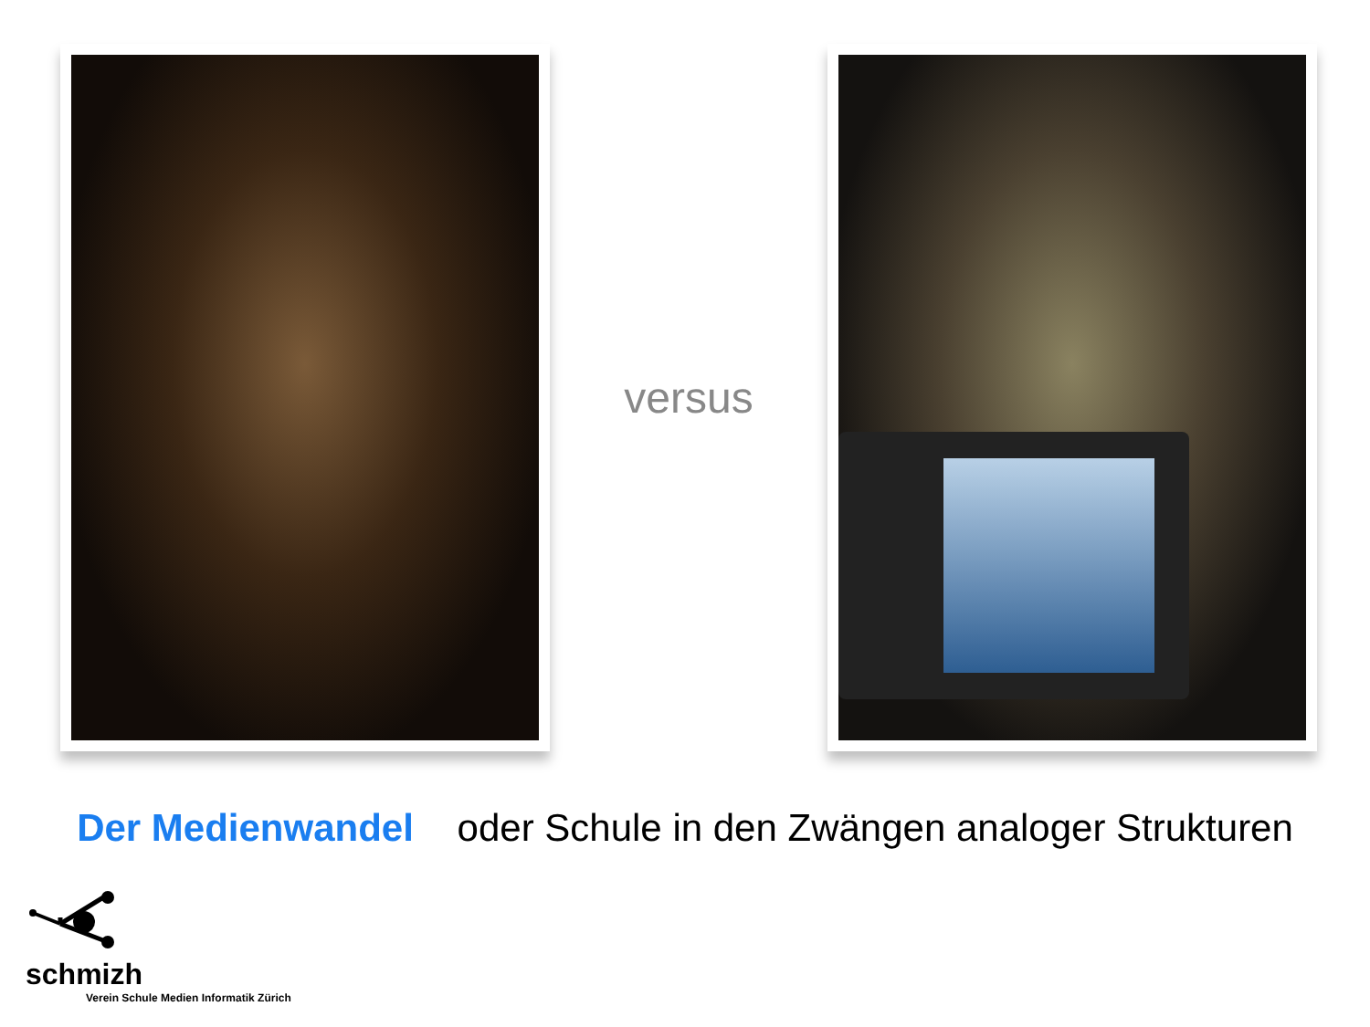versus
Der Medienwandel oder Schule in den Zwängen analoger Strukturen
schmizh
Verein Schule Medien Informatik Zürich